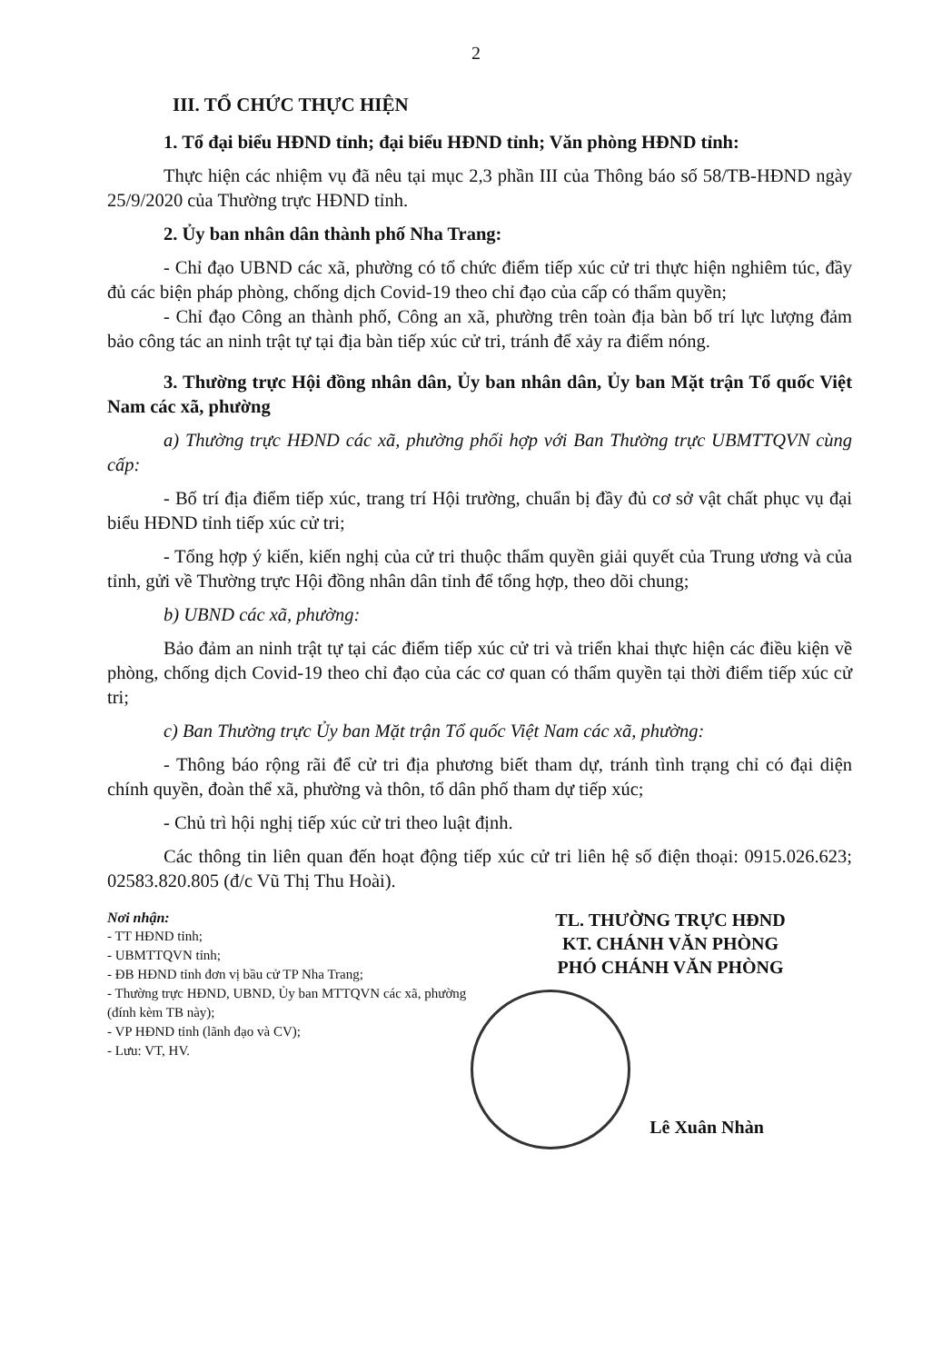2
III. TỔ CHỨC THỰC HIỆN
1. Tổ đại biểu HĐND tỉnh; đại biểu HĐND tỉnh; Văn phòng HĐND tỉnh:
Thực hiện các nhiệm vụ đã nêu tại mục 2,3 phần III của Thông báo số 58/TB-HĐND ngày 25/9/2020 của Thường trực HĐND tỉnh.
2. Ủy ban nhân dân thành phố Nha Trang:
- Chỉ đạo UBND các xã, phường có tổ chức điểm tiếp xúc cử tri thực hiện nghiêm túc, đầy đủ các biện pháp phòng, chống dịch Covid-19 theo chỉ đạo của cấp có thẩm quyền;
- Chỉ đạo Công an thành phố, Công an xã, phường trên toàn địa bàn bố trí lực lượng đảm bảo công tác an ninh trật tự tại địa bàn tiếp xúc cử tri, tránh để xảy ra điểm nóng.
3. Thường trực Hội đồng nhân dân, Ủy ban nhân dân, Ủy ban Mặt trận Tổ quốc Việt Nam các xã, phường
a) Thường trực HĐND các xã, phường phối hợp với Ban Thường trực UBMTTQVN cùng cấp:
- Bố trí địa điểm tiếp xúc, trang trí Hội trường, chuẩn bị đầy đủ cơ sở vật chất phục vụ đại biểu HĐND tỉnh tiếp xúc cử tri;
- Tổng hợp ý kiến, kiến nghị của cử tri thuộc thẩm quyền giải quyết của Trung ương và của tỉnh, gửi về Thường trực Hội đồng nhân dân tỉnh để tổng hợp, theo dõi chung;
b) UBND các xã, phường:
Bảo đảm an ninh trật tự tại các điểm tiếp xúc cử tri và triển khai thực hiện các điều kiện về phòng, chống dịch Covid-19 theo chỉ đạo của các cơ quan có thẩm quyền tại thời điểm tiếp xúc cử tri;
c) Ban Thường trực Ủy ban Mặt trận Tổ quốc Việt Nam các xã, phường:
- Thông báo rộng rãi để cử tri địa phương biết tham dự, tránh tình trạng chỉ có đại diện chính quyền, đoàn thể xã, phường và thôn, tổ dân phố tham dự tiếp xúc;
- Chủ trì hội nghị tiếp xúc cử tri theo luật định.
Các thông tin liên quan đến hoạt động tiếp xúc cử tri liên hệ số điện thoại: 0915.026.623; 02583.820.805 (đ/c Vũ Thị Thu Hoài).
Nơi nhận:
- TT HĐND tỉnh;
- UBMTTQVN tỉnh;
- ĐB HĐND tỉnh đơn vị bầu cử TP Nha Trang;
- Thường trực HĐND, UBND, Ủy ban MTTQVN các xã, phường (đính kèm TB này);
- VP HĐND tỉnh (lãnh đạo và CV);
- Lưu: VT, HV.
TL. THƯỜNG TRỰC HĐND
KT. CHÁNH VĂN PHÒNG
PHÓ CHÁNH VĂN PHÒNG
Lê Xuân Nhàn